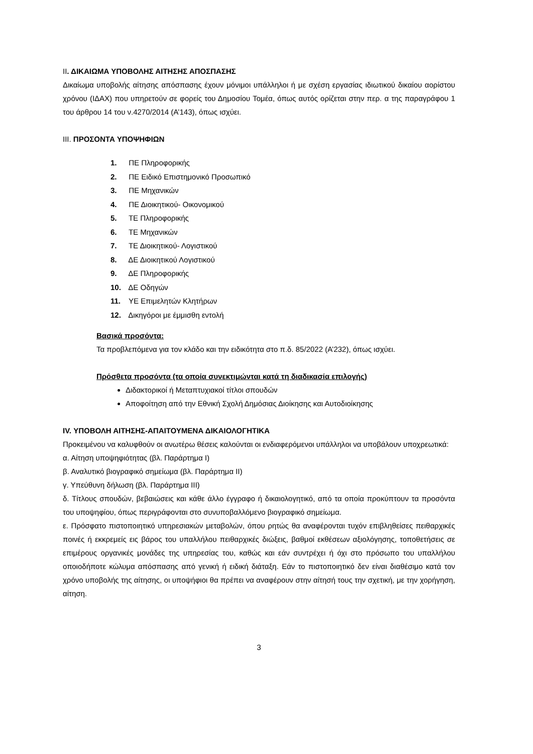ΙΙ. ΔΙΚΑΙΩΜΑ ΥΠΟΒΟΛΗΣ ΑΙΤΗΣΗΣ ΑΠΟΣΠΑΣΗΣ
Δικαίωμα υποβολής αίτησης απόσπασης έχουν μόνιμοι υπάλληλοι ή με σχέση εργασίας ιδιωτικού δικαίου αορίστου χρόνου (ΙΔΑΧ) που υπηρετούν σε φορείς του Δημοσίου Τομέα, όπως αυτός ορίζεται στην περ. α της παραγράφου 1 του άρθρου 14 του ν.4270/2014 (Α’143), όπως ισχύει.
ΙΙΙ. ΠΡΟΣΟΝΤΑ ΥΠΟΨΗΦΙΩΝ
1. ΠΕ Πληροφορικής
2. ΠΕ Ειδικό Επιστημονικό Προσωπικό
3. ΠΕ Μηχανικών
4. ΠΕ Διοικητικού- Οικονομικού
5. ΤΕ Πληροφορικής
6. ΤΕ Μηχανικών
7. ΤΕ Διοικητικού- Λογιστικού
8. ΔΕ Διοικητικού Λογιστικού
9. ΔΕ Πληροφορικής
10. ΔΕ Οδηγών
11. ΥΕ Επιμελητών Κλητήρων
12. Δικηγόροι με έμμισθη εντολή
Βασικά προσόντα:
Τα προβλεπόμενα για τον κλάδο και την ειδικότητα στο π.δ. 85/2022 (Α’232), όπως ισχύει.
Πρόσθετα προσόντα (τα οποία συνεκτιμώνται κατά τη διαδικασία επιλογής)
Διδακτορικοί ή Μεταπτυχιακοί τίτλοι σπουδών
Αποφοίτηση από την Εθνική Σχολή Δημόσιας Διοίκησης και Αυτοδιοίκησης
IV. ΥΠΟΒΟΛΗ ΑΙΤΗΣΗΣ-ΑΠΑΙΤΟΥΜΕΝΑ ΔΙΚΑΙΟΛΟΓΗΤΙΚΑ
Προκειμένου να καλυφθούν οι ανωτέρω θέσεις καλούνται οι ενδιαφερόμενοι υπάλληλοι να υποβάλουν υποχρεωτικά:
α. Αίτηση υποψηφιότητας (βλ. Παράρτημα Ι)
β. Αναλυτικό βιογραφικό σημείωμα (βλ. Παράρτημα ΙΙ)
γ. Υπεύθυνη δήλωση (βλ. Παράρτημα ΙΙΙ)
δ. Τίτλους σπουδών, βεβαιώσεις και κάθε άλλο έγγραφο ή δικαιολογητικό, από τα οποία προκύπτουν τα προσόντα του υποψηφίου, όπως περιγράφονται στο συνυποβαλλόμενο βιογραφικό σημείωμα.
ε. Πρόσφατο πιστοποιητικό υπηρεσιακών μεταβολών, όπου ρητώς θα αναφέρονται τυχόν επιβληθείσες πειθαρχικές ποινές ή εκκρεμείς εις βάρος του υπαλλήλου πειθαρχικές διώξεις, βαθμοί εκθέσεων αξιολόγησης, τοποθετήσεις σε επιμέρους οργανικές μονάδες της υπηρεσίας του, καθώς και εάν συντρέχει ή όχι στο πρόσωπο του υπαλλήλου οποιοδήποτε κώλυμα απόσπασης από γενική ή ειδική διάταξη. Εάν το πιστοποιητικό δεν είναι διαθέσιμο κατά τον χρόνο υποβολής της αίτησης, οι υποψήφιοι θα πρέπει να αναφέρουν στην αίτησή τους την σχετική, με την χορήγηση, αίτηση.
3